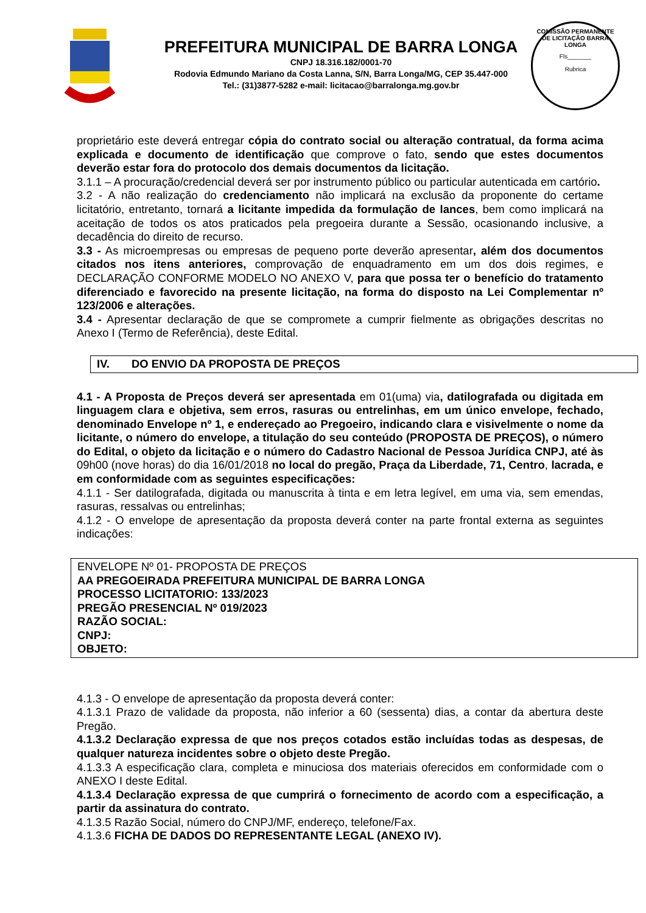PREFEITURA MUNICIPAL DE BARRA LONGA
CNPJ 18.316.182/0001-70
Rodovia Edmundo Mariano da Costa Lanna, S/N, Barra Longa/MG, CEP 35.447-000
Tel.: (31)3877-5282 e-mail: licitacao@barralonga.mg.gov.br
COMISSÃO PERMANENTE DE LICITAÇÃO BARRA LONGA
Fls_______
Rubrica
proprietário este deverá entregar cópia do contrato social ou alteração contratual, da forma acima explicada e documento de identificação que comprove o fato, sendo que estes documentos deverão estar fora do protocolo dos demais documentos da licitação.
3.1.1 – A procuração/credencial deverá ser por instrumento público ou particular autenticada em cartório.
3.2 - A não realização do credenciamento não implicará na exclusão da proponente do certame licitatório, entretanto, tornará a licitante impedida da formulação de lances, bem como implicará na aceitação de todos os atos praticados pela pregoeira durante a Sessão, ocasionando inclusive, a decadência do direito de recurso.
3.3 - As microempresas ou empresas de pequeno porte deverão apresentar, além dos documentos citados nos itens anteriores, comprovação de enquadramento em um dos dois regimes, e DECLARAÇÃO CONFORME MODELO NO ANEXO V, para que possa ter o benefício do tratamento diferenciado e favorecido na presente licitação, na forma do disposto na Lei Complementar nº 123/2006 e alterações.
3.4 - Apresentar declaração de que se compromete a cumprir fielmente as obrigações descritas no Anexo I (Termo de Referência), deste Edital.
IV. DO ENVIO DA PROPOSTA DE PREÇOS
4.1 - A Proposta de Preços deverá ser apresentada em 01(uma) via, datilografada ou digitada em linguagem clara e objetiva, sem erros, rasuras ou entrelinhas, em um único envelope, fechado, denominado Envelope nº 1, e endereçado ao Pregoeiro, indicando clara e visivelmente o nome da licitante, o número do envelope, a titulação do seu conteúdo (PROPOSTA DE PREÇOS), o número do Edital, o objeto da licitação e o número do Cadastro Nacional de Pessoa Jurídica CNPJ, até às 09h00 (nove horas) do dia 16/01/2018 no local do pregão, Praça da Liberdade, 71, Centro, lacrada, e em conformidade com as seguintes especificações:
4.1.1 - Ser datilografada, digitada ou manuscrita à tinta e em letra legível, em uma via, sem emendas, rasuras, ressalvas ou entrelinhas;
4.1.2 - O envelope de apresentação da proposta deverá conter na parte frontal externa as seguintes indicações:
ENVELOPE Nº 01- PROPOSTA DE PREÇOS
AA PREGOEIRADA PREFEITURA MUNICIPAL DE BARRA LONGA
PROCESSO LICITATORIO: 133/2023
PREGÃO PRESENCIAL Nº 019/2023
RAZÃO SOCIAL:
CNPJ:
OBJETO:
4.1.3 - O envelope de apresentação da proposta deverá conter:
4.1.3.1 Prazo de validade da proposta, não inferior a 60 (sessenta) dias, a contar da abertura deste Pregão.
4.1.3.2 Declaração expressa de que nos preços cotados estão incluídas todas as despesas, de qualquer natureza incidentes sobre o objeto deste Pregão.
4.1.3.3 A especificação clara, completa e minuciosa dos materiais oferecidos em conformidade com o ANEXO I deste Edital.
4.1.3.4 Declaração expressa de que cumprirá o fornecimento de acordo com a especificação, a partir da assinatura do contrato.
4.1.3.5 Razão Social, número do CNPJ/MF, endereço, telefone/Fax.
4.1.3.6 FICHA DE DADOS DO REPRESENTANTE LEGAL (ANEXO IV).